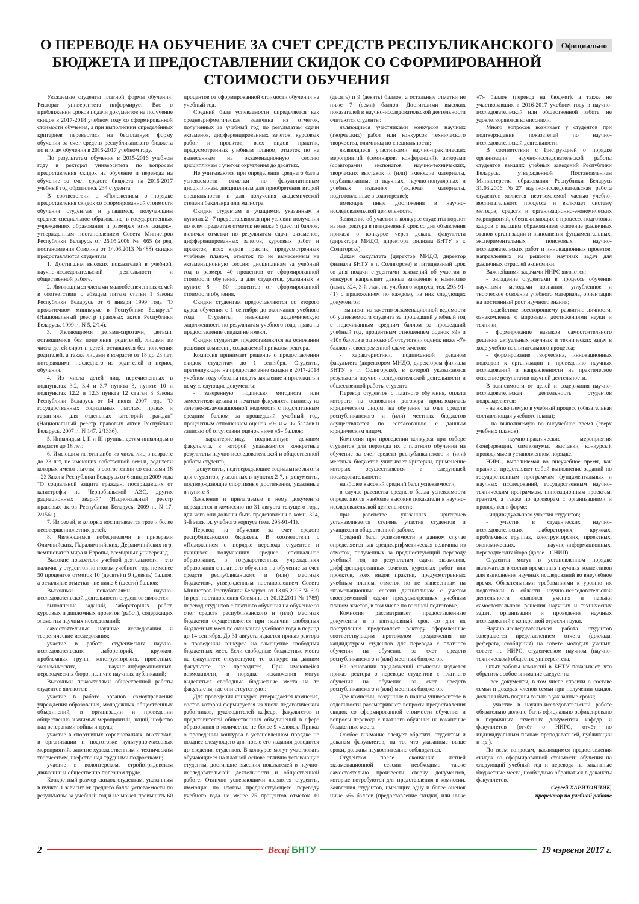О ПЕРЕВОДЕ НА ОБУЧЕНИЕ ЗА СЧЕТ СРЕДСТВ РЕСПУБЛИКАНСКОГО БЮДЖЕТА И ПРЕДОСТАВЛЕНИИ СКИДОК СО СФОРМИРОВАННОЙ СТОИМОСТИ ОБУЧЕНИЯ
Официально
Уважаемые студенты платной формы обучения! Ректорат университета информирует Вас о приближении сроков подачи документов на получение скидок в 2017-2018 учебном году со сформированной стоимости обучения, а при выполнении определённых критериев перевестись на бесплатную форму обучения за счет средств республиканского бюджета по итогам обучения в 2016-2017 учебном году.
По результатам обучения в 2015-2016 учебном году в ректорат университета по вопросам предоставления скидок на обучение и перевода на обучение за счет средств бюджета на 2016-2017 учебный год обратились 234 студента.
В соответствии с «Положением о порядке предоставления скидок со сформированной стоимости обучения студентам и учащимся, получающим среднее специальное образование, в государственных учреждениях образования и размерах этих скидок», утвержденным постановлением Совета Министров Республики Беларусь от 26.05.2006 № 665 (в ред. постановления Совмина от 14.06.2013 №488) скидки предоставляются студентам:
1. Достигшим высоких показателей в учебной, научно-исследовательской деятельности и общественной работе.
2. Являющимся членами малообеспеченных семей в соответствии с абзацем пятым статьи 1 Закона Республики Беларусь от 6 января 1999 года "О прожиточном минимуме в Республике Беларусь" (Национальный реестр правовых актов Республики Беларусь, 1999 г., N 5, 2/14).
3. Являющимся детьми-сиротами, детьми, оставшимися без попечения родителей, лицами из числа детей-сирот и детей, оставшихся без попечения родителей, а также лицами в возрасте от 18 до 23 лет, потерявшими последнего из родителей в период обучения.
4. Из числа детей лиц, перечисленных в подпунктах 3.2, 3.4 и 3.7 пункта 3, пункте 10 и подпунктах 12.2 и 12.3 пункта 12 статьи 3 Закона Республики Беларусь от 14 июня 2007 года "О государственных социальных льготах, правах и гарантиях для отдельных категорий граждан" (Национальный реестр правовых актов Республики Беларусь, 2007 г., N 147, 2/1336).
5. Инвалидам I, II и III группы, детям-инвалидам в возрасте до 18 лет.
6. Имеющим льготы либо из числа лиц в возрасте до 23 лет, не имеющих собственной семьи, родители которых имеют льготы, в соответствии со статьями 18 - 23 Закона Республики Беларусь от 6 января 2009 года "О социальной защите граждан, пострадавших от катастрофы на Чернобыльской АЭС, других радиационных аварий" (Национальный реестр правовых актов Республики Беларусь, 2009 г., N 17, 2/1561).
7. Из семей, в которых воспитывается трое и более несовершеннолетних детей.
8. Являющимся победителями и призерами Олимпийских, Паралимпийских, Дефлимпийских игр, чемпионатов мира и Европы, всемирных универсиад.
Высокие показатели учебной деятельности - это наличие у студентов по итогам учебного года не менее 50 процентов отметок 10 (десять) и 9 (девять) баллов, а остальные отметки - не ниже 6 (шести) баллов;
Высокими показателями научно-исследовательской деятельности студентов являются:
выполнение заданий, лабораторных работ, курсовых и дипломных проектов (работ), содержащих элементы научных исследований;
самостоятельные научные исследования и теоретические исследования;
участие в работе студенческих научно-исследовательских лабораторий, кружков, проблемных групп, конструкторских, проектных, экономических, научно-информационных, переводческих бюро, наличие научных публикаций;
Высокими показателями общественной работы студентов являются:
участие в работе органов самоуправления учреждения образования, молодежных общественных объединений, в организации и проведении общественно значимых мероприятий, акций, шефство над ветеранами войны и труда;
участие в спортивных соревнованиях, выставках, в организации и подготовке культурно-массовых мероприятий, занятие художественным и техническим творчеством, шефство над трудными подростками;
участие в волонтерском, стройотрядовском движении и общественно полезном труде.
Конкретный размер скидок студентам, указанным в пункте 1 зависит от среднего балла успеваемости по результатам за учебный год и не может превышать 60 процентов от сформированной стоимости обучения на учебный год.
Средний балл успеваемости определяется как среднеарифметическая величина из отметок, полученных за учебный год по результатам сдачи экзаменов, дифференцированных зачетов, курсовых работ и проектов, всех видов практик, предусмотренных учебным планом, отметок по не вынесенным на экзаменационную сессию дисциплинам с учетом округления до десятых.
Не учитываются при определении среднего балла успеваемости отметки по факультативным дисциплинам, дисциплинам для приобретения второй специальности и для получения академической степени бакалавра или магистра.
Скидки студентам и учащимся, указанным в пунктах 2 - 7 предоставляются при условии получения по всем предметам отметок не ниже 6 (шести) баллов, включая отметки по результатам сдачи экзаменов, дифференцированных зачетов, курсовых работ и проектов, всех видов практик, предусмотренных учебным планом, отметок по не вынесенным на экзаменационную сессию дисциплинам за учебный год в размере 40 процентов от сформированной стоимости обучения, а для студентов, указанных в пункте 8 - 60 процентов от сформированной стоимости обучения.
Скидки студентам предоставляются со второго курса обучения с 1 сентября до окончания учебного года. Студенты, имеющие академическую задолженность по результатам учебного года, права на предоставление скидки не имеют.
Скидки студентам предоставляются на основании решения комиссии, создаваемой приказом ректора.
Комиссия принимает решение о предоставлении скидок студентам до 1 сентября. Студенты, претендующие на предоставление скидки в 2017-2018 учебном году обязаны подать заявление и приложить к нему следующие документы:
- заверенную подписью методиста или заместителя декана и печатью факультета выписку из зачетно-экзаменационной ведомости с подсчитанным средним баллом за прошедший учебный год, процентным отношением оценок «9» и «10» баллов и записью об отсутствии оценок ниже «6» баллов;
- характеристику, подписанную деканом факультета, в которой указываются конкретные результаты научно-исследовательской и общественной работы студента;
- документы, подтверждающие социальные льготы для студентов, указанных в пунктах 2-7, и документы, подтверждающие спортивные достижения, указанные в пункте 8.
Заявление и прилагаемые к нему документы передаются в комиссию по 31 августа текущего года, для чего они должны быть представлены в комн. 324, 3-й этаж гл. учебного корпуса (тел. 293-91-41).
Перевод на обучение за счет средств республиканского бюджета. В соответствии с «Положением о порядке перевода студентов и учащихся получающих среднее специальное образование, в государственных учреждениях образования с платного обучения на обучение за счет средств республиканского и (или) местных бюджетов», утвержденным постановлением Совета Министров Республики Беларусь от 13.05.2006 № 609 (в ред. постановления Совмина от 30.12.2011 № 1789) перевод студентов с платного обучения на обучение за счет средств республиканского и (или) местных бюджетов осуществляется при наличии свободных бюджетных мест по окончании учебного года в период до 14 сентября. До 31 августа издается приказ ректора о проведении конкурса на замещение свободных бюджетных мест. Если свободные бюджетные места на факультете отсутствуют, то конкурс на данном факультете не проводится. При имеющейся возможности, в порядке исключения могут выделяться свободные бюджетные места на те факультеты, где они отсутствуют.
Для проведения конкурса утверждается комиссия, состав которой формируется из числа педагогических работников, руководителей кафедр, факультетов и представителей общественных объединений в сфере образования в количестве не более 9 человек. Приказ о проведении конкурса в установленном порядке не позднее следующего дня после его издания доводится до сведения студентов. В конкурсе могут участвовать обучающиеся на платной основе отлично успевающие студенты, достигшие высоких показателей в научно-исследовательской деятельности и общественной работе. Отлично успевающими являются студенты, имеющие по итогам предшествующего переводу учебного года не менее 75 процентов отметок 10 (десять) и 9 (девять) баллов, а остальные отметки не ниже 7 (семи) баллов. Достигшими высоких показателей в научно-исследовательской деятельности считаются студенты:
являющиеся участниками конкурсов научных (творческих) работ или конкурсов технического творчества, олимпиад по специальности;
являющиеся участниками научно-практических мероприятий (семинаров, конференций), авторами (соавторами) экспонатов научно-технических, творческих выставок и (или) имеющие материалы, опубликованные в научных, научно-популярных и учебных изданиях (включая материалы, подготовленные в соавторстве);
имеющие иные достижения в научно-исследовательской деятельности.
Заявление об участии в конкурсе студенты подают на имя ректора в пятидневный срок со дня объявления приказа о конкурсе через декана факультета (директора МИДО, директора филиала БНТУ в г. Солигорске).
Декан факультета (директор МИДО, директор филиала БНТУ в г. Солигорске) в пятидневный срок со дня подачи студентами заявлений об участии в конкурсе направляет данные заявления в комиссию (комн. 324, 3-й этаж гл. учебного корпуса, тел. 293-91-41) с приложением по каждому из них следующих документов:
- выписки из зачетно-экзаменационной ведомости об успеваемости студента за прошедший учебный год с подсчитанным средним баллом за прошедший учебный год, процентным отношением оценок «9» и «10» баллов и записью об отсутствии оценок ниже «7» баллов и своевременной сдаче зачетов;
- характеристики, подписанной деканом факультета (директором МИДО, директором филиала БНТУ в г. Солигорске), в которой указываются результаты научно-исследовательской деятельности и общественной работы студента.
Перевод студентов с платного обучения, оплата которого на основании договора производилась юридическим лицом, на обучение за счет средств республиканского и (или) местных бюджетов осуществляется по согласованию с данным юридическим лицом.
Комиссия при проведении конкурса при отборе студентов для перевода их с платного обучения на обучение за счет средств республиканского и (или) местных бюджетов учитывает критерии, применение которых осуществляется в следующей последовательности:
наиболее высокий средний балл успеваемости;
в случае равенства среднего балла успеваемости определяются наиболее высокие показатели в научно-исследовательской деятельности;
при равенстве указанных критериев устанавливается степень участия студентов и учащихся в общественной работе.
Средний балл успеваемости в данном случае определяется как среднеарифметическая величина из отметок, полученных за предшествующий переводу учебный год по результатам сдачи экзаменов, дифференцированных зачетов, курсовых работ или проектов, всех видов практик, предусмотренных учебным планом, отметок по не вынесенным на экзаменационные сессии дисциплинам с учетом своевременной сдачи предусмотренных учебным планом зачетов, в том числе по военной подготовке.
Комиссия рассматривает предоставленные документы и в пятидневный срок со дня их поступления представляет ректору оформленные соответствующим протоколом предложения по кандидатурам студентов для перевода с платного обучения на обучение за счет средств республиканского и (или) местных бюджетов.
На основании предложений комиссии издается приказ ректора о переводе студентов с платного обучения на обучение за счет средств республиканского и (или) местных бюджетов.
Две комиссии, созданные в нашем университете в отдельности рассматривают вопросы предоставления скидок со сформированной стоимости обучения и вопросы перевода с платного обучения на вакантные бюджетные места.
Особое внимание следует обратить студентам и деканам факультетов, на то, что указанные выше сроки, должны неукоснительно соблюдаться.
Студентам после окончания летней экзаменационной сессии необходимо также самостоятельно произвести сверку документов, которые потребуются для представления в комиссии. Заявления студентов, имеющих одну и более оценок ниже «6» баллов (предоставление скидки) или ниже «7» баллов (перевод на бюджет), а также не участвовавших в 2016-2017 учебном году в научно-исследовательской или общественной работе, не удовлетворяются комиссиями.
Много вопросов возникает у студентов при подтверждении показателей по научно-исследовательской деятельности.
В соответствии с Инструкцией о порядке организации научно-исследовательской работы студентов высших учебных заведений Республики Беларусь, утвержденной Постановлением Министерства образования Республики Беларусь 31.03.2006 №27 научно-исследовательская работа студентов является неотъемлемой частью учебно-воспитательного процесса и включает систему методов, средств и организационно-экономических мероприятий, обеспечивающих в процессе подготовки кадров с высшим образованием освоение различных этапов организации и выполнения фундаментальных, экспериментальных поисковых научно-исследовательских работ и инновационных проектов, направленных на решение научных задач для различных отраслей экономики.
Важнейшими задачами НИРС являются:
- овладение студентами в процессе обучения научными методами познания, углубленное и творческое освоение учебного материала, ориентация на постоянный рост научного знания;
- содействие всестороннему развитию личности, ознакомление с мировыми достижениями науки и техники;
- формирование навыков самостоятельного решения актуальных научных и технических задач в ходе учебно-воспитательного процесса;
- формирование творческих, инновационных подходов к организации и проведению научных исследований и направленности на практическое освоение результатов научной деятельности.
В зависимости от целей и содержания научно-исследовательская деятельность студентов подразделяется:
- на включаемую в учебный процесс (обязательная составляющая учебного плана);
- на выполняемую во внеучебное время (сверх учебных планов);
- научно-практические мероприятия (конференции, симпозиумы, выставки, конкурсы), проводимые в установленном порядке.
НИРС, выполняемая во внеучебное время, как правило, представляет собой выполнение заданий по государственным программам фундаментальных и научных исследований, государственным научно-техническим программам, инновационным проектам, грантам, а также по договорам с организациями и проводится в форме:
- индивидуального участия студентов;
- участия в студенческих научно-исследовательских лабораториях, кружках, проблемных группах, конструкторских, проектных, экономических, научно-информационных, переводческих бюро (далее – СНИЛ).
Студенты могут в установленном порядке включаться в состав временных научных коллективов для выполнения научных исследований во внеучебное время. Обязательными требованиями к уровню их подготовки в области научно-исследовательской деятельности являются умения и навыки самостоятельного решения научных и технических задач, организации и проведения научных исследований в конкретной отрасли науки.
Научно-исследовательская работа студентов завершается представлением отчета (доклада, реферата, сообщения) на совете молодых ученых, совете по НИРС, студенческом научном (научно-техническом) обществе университета.
Опыт работы комиссий в БНТУ показывает, что обратить особое внимание следует на:
- все документы, в том числе справки о составе семьи и доходах членов семьи при получении скидок должны быть поданы только в указанные сроки;
- участие в научно-исследовательской работе обязательно должно быть официально зафиксировано в первичных отчётных документах кафедр и факультетов (отчёт о НИРС, отчёт по индивидуальным планам преподавателей, публикации и т.д.).
По всем вопросам, касающимся предоставления скидок со сформированной стоимости обучения на следующий учебный год и перевода на вакантные бюджетные места, необходимо обращаться в деканаты факультетов.
Сергей ХАРИТОНЧИК,
проректор по учебной работе
2 Весці БНТУ 19 чэрвеня 2017 г.